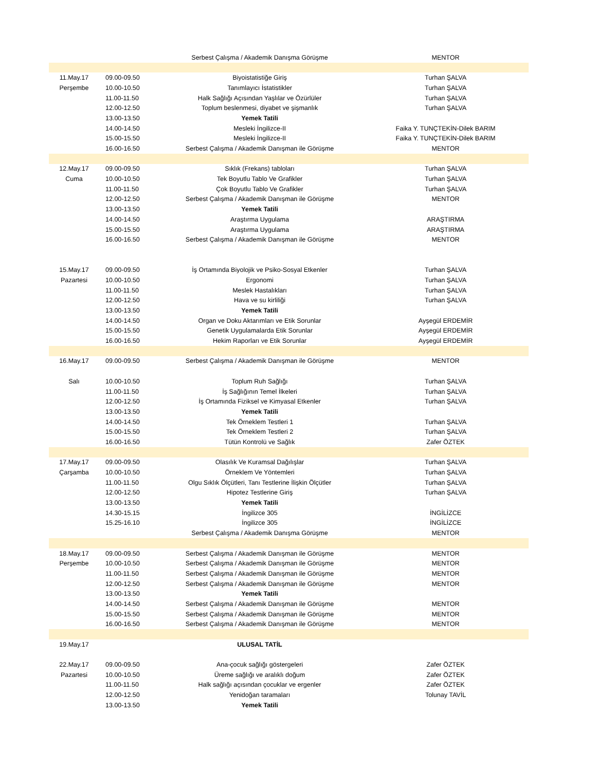| | | Serbest Çalışma / Akademik Danışma Görüşme | MENTOR |
| 11.May.17 | 09.00-09.50 | Biyoistatistiğe Giriş | Turhan ŞALVA |
| Perşembe | 10.00-10.50 | Tanımlayıcı İstatistikler | Turhan ŞALVA |
| | 11.00-11.50 | Halk Sağlığı Açısından Yaşlılar ve Özürlüler | Turhan ŞALVA |
| | 12.00-12.50 | Toplum beslenmesi, diyabet ve şişmanlık | Turhan ŞALVA |
| | 13.00-13.50 | Yemek Tatili | |
| | 14.00-14.50 | Mesleki İngilizce-II | Faika Y. TUNÇTEKİN-Dilek BARIM |
| | 15.00-15.50 | Mesleki İngilizce-II | Faika Y. TUNÇTEKİN-Dilek BARIM |
| | 16.00-16.50 | Serbest Çalışma / Akademik Danışman ile Görüşme | MENTOR |
| 12.May.17 | 09.00-09.50 | Sıklık (Frekans) tabloları | Turhan ŞALVA |
| Cuma | 10.00-10.50 | Tek Boyutlu Tablo Ve Grafikler | Turhan ŞALVA |
| | 11.00-11.50 | Çok Boyutlu Tablo Ve Grafikler | Turhan ŞALVA |
| | 12.00-12.50 | Serbest Çalışma / Akademik Danışman ile Görüşme | MENTOR |
| | 13.00-13.50 | Yemek Tatili | |
| | 14.00-14.50 | Araştırma Uygulama | ARAŞTIRMA |
| | 15.00-15.50 | Araştırma Uygulama | ARAŞTIRMA |
| | 16.00-16.50 | Serbest Çalışma / Akademik Danışman ile Görüşme | MENTOR |
| 15.May.17 | 09.00-09.50 | İş Ortamında Biyolojik ve Psiko-Sosyal Etkenler | Turhan ŞALVA |
| Pazartesi | 10.00-10.50 | Ergonomi | Turhan ŞALVA |
| | 11.00-11.50 | Meslek Hastalıkları | Turhan ŞALVA |
| | 12.00-12.50 | Hava ve su kirliliği | Turhan ŞALVA |
| | 13.00-13.50 | Yemek Tatili | |
| | 14.00-14.50 | Organ ve Doku Aktarımları ve Etik Sorunlar | Ayşegül ERDEMİR |
| | 15.00-15.50 | Genetik Uygulamalarda Etik Sorunlar | Ayşegül ERDEMİR |
| | 16.00-16.50 | Hekim Raporları ve Etik Sorunlar | Ayşegül ERDEMİR |
| 16.May.17 | 09.00-09.50 | Serbest Çalışma / Akademik Danışman ile Görüşme | MENTOR |
| Salı | 10.00-10.50 | Toplum Ruh Sağlığı | Turhan ŞALVA |
| | 11.00-11.50 | İş Sağlığının Temel İlkeleri | Turhan ŞALVA |
| | 12.00-12.50 | İş Ortamında Fiziksel ve Kimyasal Etkenler | Turhan ŞALVA |
| | 13.00-13.50 | Yemek Tatili | |
| | 14.00-14.50 | Tek Örneklem Testleri 1 | Turhan ŞALVA |
| | 15.00-15.50 | Tek Örneklem Testleri 2 | Turhan ŞALVA |
| | 16.00-16.50 | Tütün Kontrolü ve Sağlık | Zafer ÖZTEK |
| 17.May.17 | 09.00-09.50 | Olasılık Ve Kuramsal Dağılışlar | Turhan ŞALVA |
| Çarşamba | 10.00-10.50 | Örneklem Ve Yöntemleri | Turhan ŞALVA |
| | 11.00-11.50 | Olgu Sıklık Ölçütleri, Tanı Testlerine İlişkin Ölçütler | Turhan ŞALVA |
| | 12.00-12.50 | Hipotez Testlerine Giriş | Turhan ŞALVA |
| | 13.00-13.50 | Yemek Tatili | |
| | 14.30-15.15 | İngilizce 305 | İNGİLİZCE |
| | 15.25-16.10 | İngilizce 305 | İNGİLİZCE |
| | | Serbest Çalışma / Akademik Danışma Görüşme | MENTOR |
| 18.May.17 | 09.00-09.50 | Serbest Çalışma / Akademik Danışman ile Görüşme | MENTOR |
| Perşembe | 10.00-10.50 | Serbest Çalışma / Akademik Danışman ile Görüşme | MENTOR |
| | 11.00-11.50 | Serbest Çalışma / Akademik Danışman ile Görüşme | MENTOR |
| | 12.00-12.50 | Serbest Çalışma / Akademik Danışman ile Görüşme | MENTOR |
| | 13.00-13.50 | Yemek Tatili | |
| | 14.00-14.50 | Serbest Çalışma / Akademik Danışman ile Görüşme | MENTOR |
| | 15.00-15.50 | Serbest Çalışma / Akademik Danışman ile Görüşme | MENTOR |
| | 16.00-16.50 | Serbest Çalışma / Akademik Danışman ile Görüşme | MENTOR |
| 19.May.17 | | ULUSAL TATİL | |
| 22.May.17 | 09.00-09.50 | Ana-çocuk sağlığı göstergeleri | Zafer ÖZTEK |
| Pazartesi | 10.00-10.50 | Üreme sağlığı ve aralıklı doğum | Zafer ÖZTEK |
| | 11.00-11.50 | Halk sağlığı açısından çocuklar ve ergenler | Zafer ÖZTEK |
| | 12.00-12.50 | Yenidoğan taramaları | Tolunay TAVİL |
| | 13.00-13.50 | Yemek Tatili | |